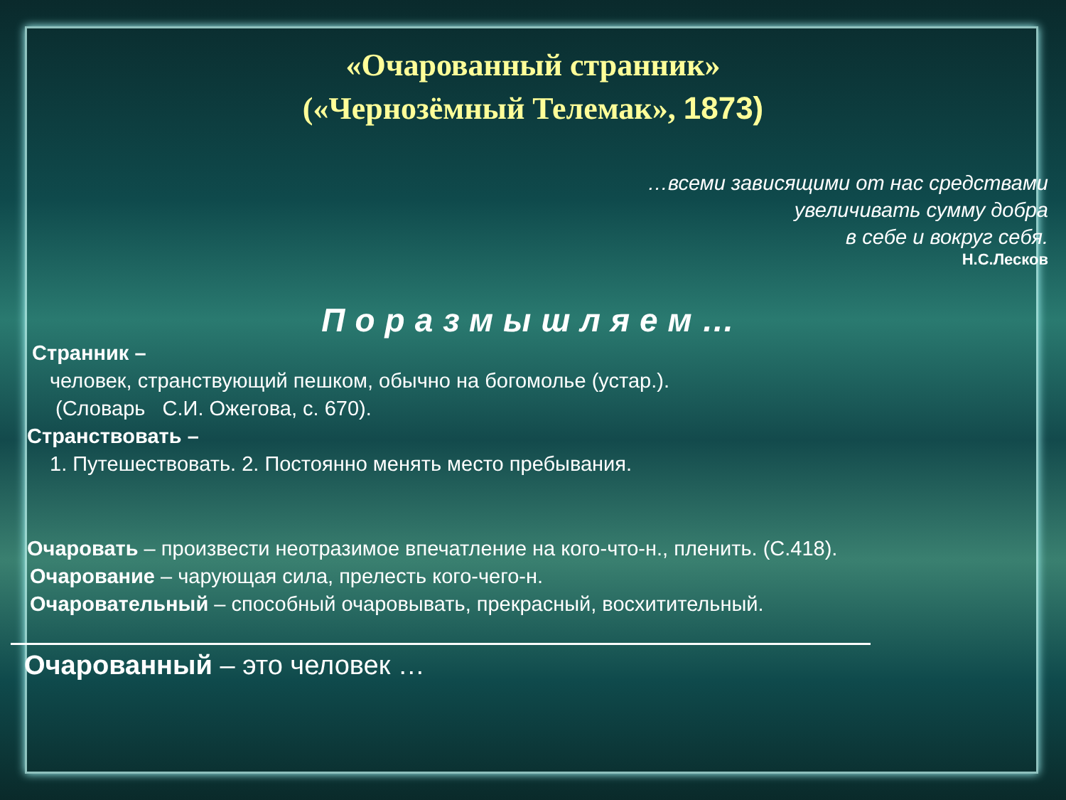«Очарованный странник»
(«Чернозёмный Телемак», 1873)
…всеми зависящими от нас средствами
увеличивать сумму добра
в себе и вокруг себя.
Н.С.Лесков
Поразмышляем…
Странник –
человек, странствующий пешком, обычно на богомолье (устар.).
(Словарь С.И. Ожегова, с. 670).
Странствовать –
1. Путешествовать. 2. Постоянно менять место пребывания.
Очаровать – произвести неотразимое впечатление на кого-что-н., пленить. (С.418).
Очарование – чарующая сила, прелесть кого-чего-н.
Очаровательный – способный очаровывать, прекрасный, восхитительный.
Очарованный – это человек …